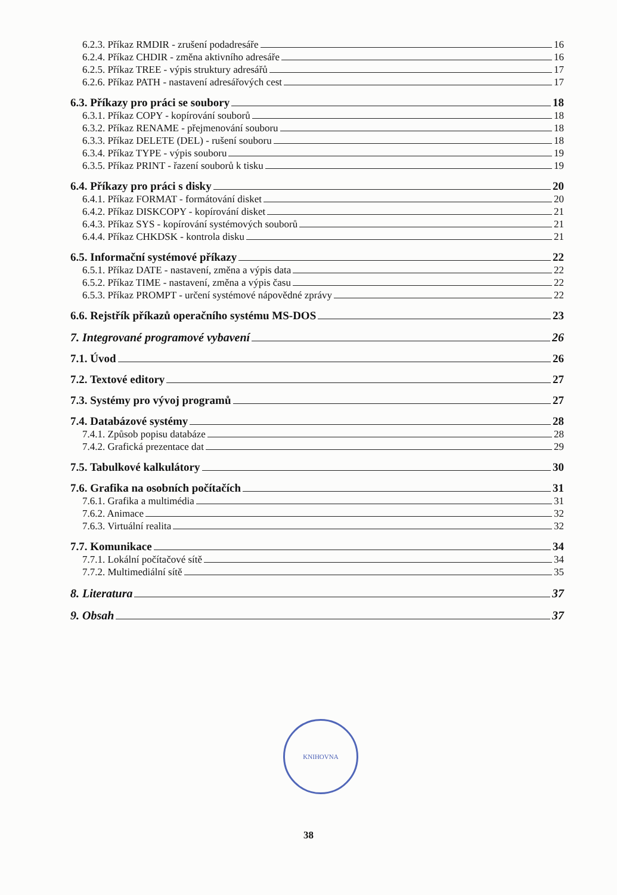6.2.3. Příkaz RMDIR - zrušení podadresáře 16
6.2.4. Příkaz CHDIR - změna aktivního adresáře 16
6.2.5. Příkaz TREE - výpis struktury adresářů 17
6.2.6. Příkaz PATH - nastavení adresářových cest 17
6.3. Příkazy pro práci se soubory 18
6.3.1. Příkaz COPY - kopírování souborů 18
6.3.2. Příkaz RENAME - přejmenování souboru 18
6.3.3. Příkaz DELETE (DEL) - rušení souboru 18
6.3.4. Příkaz TYPE - výpis souboru 19
6.3.5. Příkaz PRINT - řazení souborů k tisku 19
6.4. Příkazy pro práci s disky 20
6.4.1. Příkaz FORMAT - formátování disket 20
6.4.2. Příkaz DISKCOPY - kopírování disket 21
6.4.3. Příkaz SYS - kopírování systémových souborů 21
6.4.4. Příkaz CHKDSK - kontrola disku 21
6.5. Informační systémové příkazy 22
6.5.1. Příkaz DATE - nastavení, změna a výpis data 22
6.5.2. Příkaz TIME - nastavení, změna a výpis času 22
6.5.3. Příkaz PROMPT - určení systémové nápovědné zprávy 22
6.6. Rejstřík příkazů operačního systému MS-DOS 23
7. Integrované programové vybavení 26
7.1. Úvod 26
7.2. Textové editory 27
7.3. Systémy pro vývoj programů 27
7.4. Databázové systémy 28
7.4.1. Způsob popisu databáze 28
7.4.2. Grafická prezentace dat 29
7.5. Tabulkové kalkulátory 30
7.6. Grafika na osobních počítačích 31
7.6.1. Grafika a multimédia 31
7.6.2. Animace 32
7.6.3. Virtuální realita 32
7.7. Komunikace 34
7.7.1. Lokální počítačové sítě 34
7.7.2. Multimediální sítě 35
8. Literatura 37
9. Obsah 37
KNIHOVNA
38